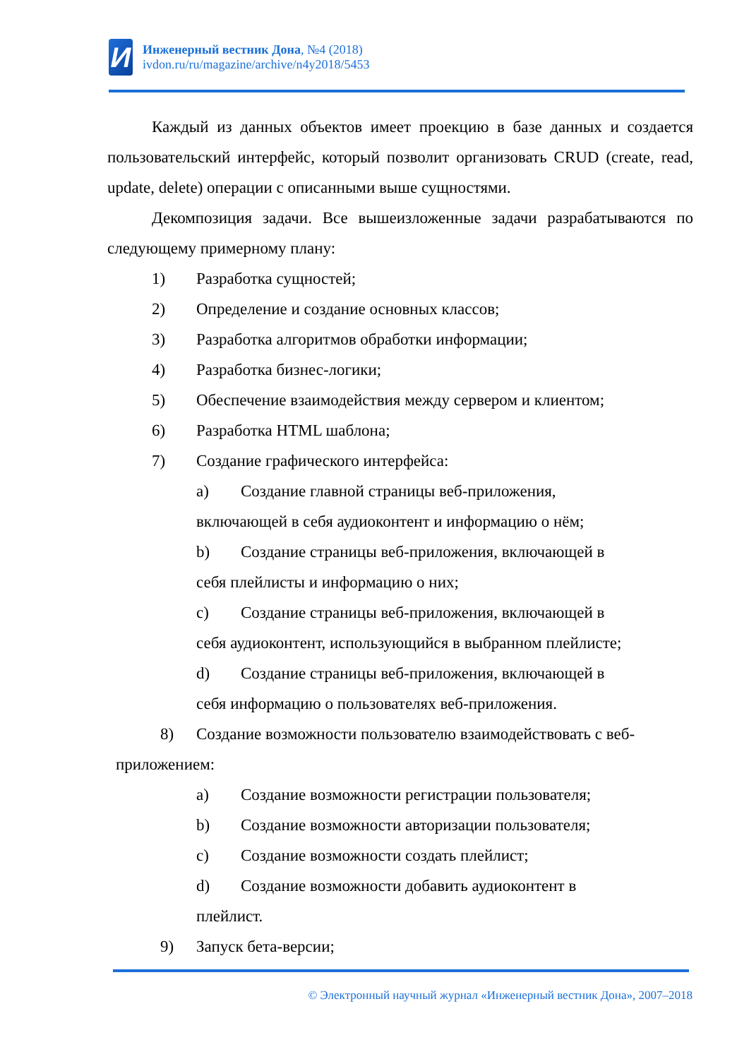И
Инженерный вестник Дона, №4 (2018)
ivdon.ru/ru/magazine/archive/n4y2018/5453
Каждый из данных объектов имеет проекцию в базе данных и создается пользовательский интерфейс, который позволит организовать CRUD (create, read, update, delete) операции с описанными выше сущностями.
Декомпозиция задачи. Все вышеизложенные задачи разрабатываются по следующему примерному плану:
1) Разработка сущностей;
2) Определение и создание основных классов;
3) Разработка алгоритмов обработки информации;
4) Разработка бизнес-логики;
5) Обеспечение взаимодействия между сервером и клиентом;
6) Разработка HTML шаблона;
7) Создание графического интерфейса:
a) Создание главной страницы веб-приложения,
включающей в себя аудиоконтент и информацию о нём;
b) Создание страницы веб-приложения, включающей в
себя плейлисты и информацию о них;
c) Создание страницы веб-приложения, включающей в
себя аудиоконтент, использующийся в выбранном плейлисте;
d) Создание страницы веб-приложения, включающей в
себя информацию о пользователях веб-приложения.
8) Создание возможности пользователю взаимодействовать с веб-
приложением:
a) Создание возможности регистрации пользователя;
b) Создание возможности авторизации пользователя;
c) Создание возможности создать плейлист;
d) Создание возможности добавить аудиоконтент в
плейлист.
9) Запуск бета-версии;
© Электронный научный журнал «Инженерный вестник Дона», 2007–2018